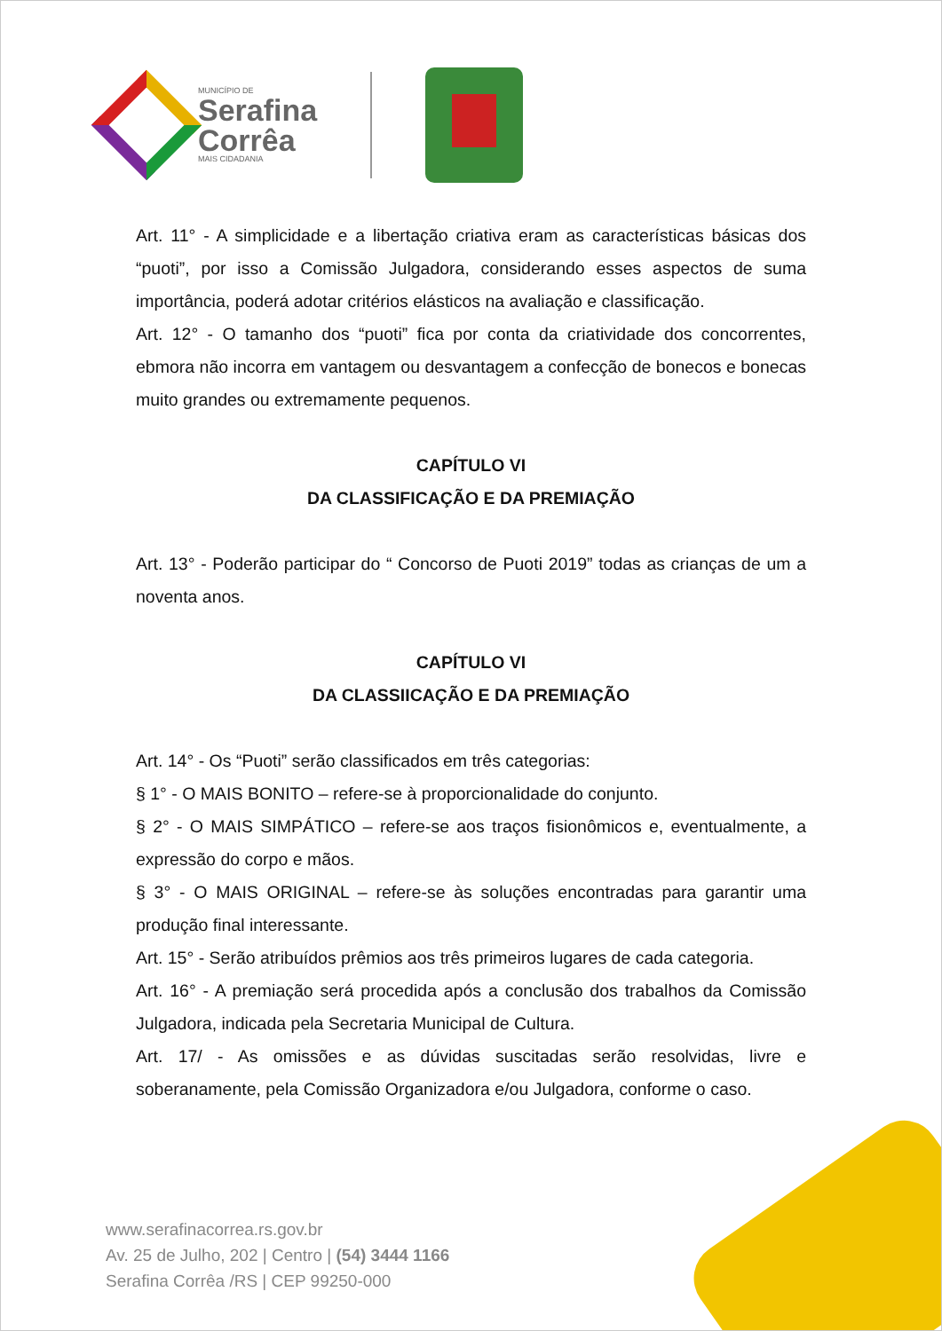MUNICÍPIO DE
Serafina
Corrêa
MAIS CIDADANIA
Art. 11° - A simplicidade e a libertação criativa eram as características básicas dos “puoti”, por isso a Comissão Julgadora, considerando esses aspectos de suma importância, poderá adotar critérios elásticos na avaliação e classificação.
Art. 12° - O tamanho dos “puoti” fica por conta da criatividade dos concorrentes, ebmora não incorra em vantagem ou desvantagem a confecção de bonecos e bonecas muito grandes ou extremamente pequenos.
CAPÍTULO VI
DA CLASSIFICAÇÃO E DA PREMIAÇÃO
Art. 13° - Poderão participar do “ Concorso de Puoti 2019” todas as crianças de um a noventa anos.
CAPÍTULO VI
DA CLASSIICAÇÃO E DA PREMIAÇÃO
Art. 14° - Os “Puoti” serão classificados em três categorias:
§ 1° - O MAIS BONITO – refere-se à proporcionalidade do conjunto.
§ 2° - O MAIS SIMPÁTICO – refere-se aos traços fisionômicos e, eventualmente, a expressão do corpo e mãos.
§ 3° - O MAIS ORIGINAL – refere-se às soluções encontradas para garantir uma produção final interessante.
Art. 15° - Serão atribuídos prêmios aos três primeiros lugares de cada categoria.
Art. 16° - A premiação será procedida após a conclusão dos trabalhos da Comissão Julgadora, indicada pela Secretaria Municipal de Cultura.
Art. 17/ - As omissões e as dúvidas suscitadas serão resolvidas, livre e soberanamente, pela Comissão Organizadora e/ou Julgadora, conforme o caso.
www.serafinacorrea.rs.gov.br
Av. 25 de Julho, 202 | Centro | (54) 3444 1166
Serafina Corrêa /RS | CEP 99250-000